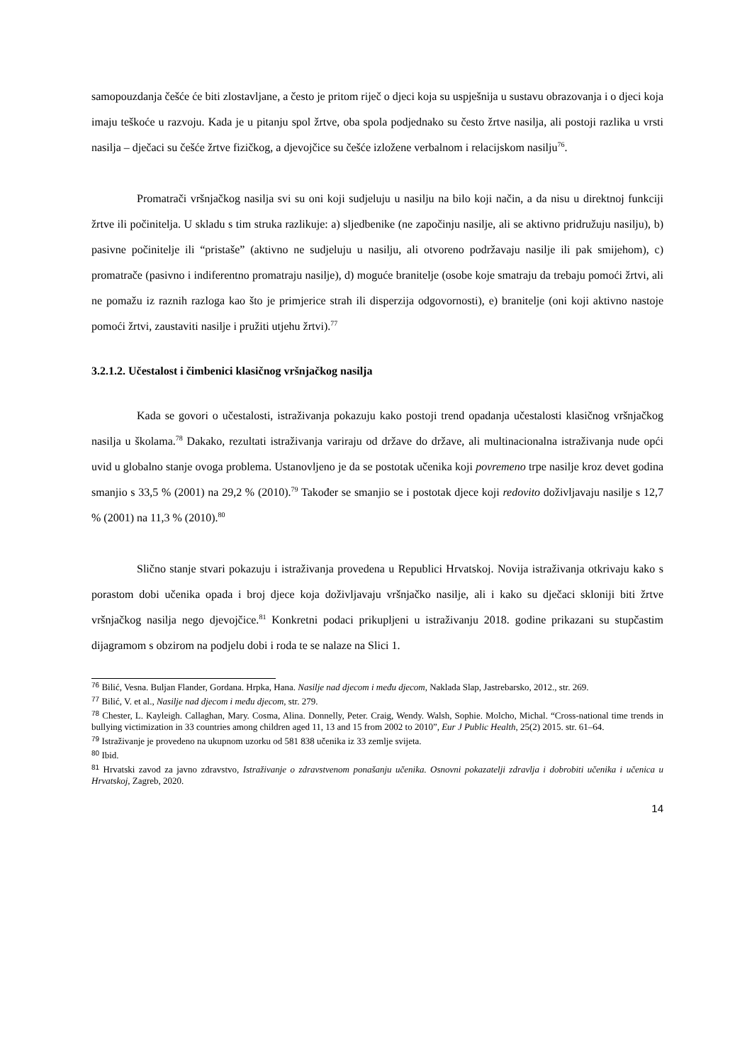samopouzdanja češće će biti zlostavljane, a često je pritom riječ o djeci koja su uspješnija u sustavu obrazovanja i o djeci koja imaju teškoće u razvoju. Kada je u pitanju spol žrtve, oba spola podjednako su često žrtve nasilja, ali postoji razlika u vrsti nasilja – dječaci su češće žrtve fizičkog, a djevojčice su češće izložene verbalnom i relacijskom nasilju<sup>76</sup>.
Promatrači vršnjačkog nasilja svi su oni koji sudjeluju u nasilju na bilo koji način, a da nisu u direktnoj funkciji žrtve ili počinitelja. U skladu s tim struka razlikuje: a) sljedbenike (ne započinju nasilje, ali se aktivno pridružuju nasilju), b) pasivne počinitelje ili “pristaše” (aktivno ne sudjeluju u nasilju, ali otvoreno podržavaju nasilje ili pak smijehom), c) promatrače (pasivno i indiferentno promatraju nasilje), d) moguće branitelje (osobe koje smatraju da trebaju pomoći žrtvi, ali ne pomažu iz raznih razloga kao što je primjerice strah ili disperzija odgovornosti), e) branitelje (oni koji aktivno nastoje pomoći žrtvi, zaustaviti nasilje i pružiti utjehu žrtvi).<sup>77</sup>
3.2.1.2. Učestalost i čimbenici klasičnog vršnjačkog nasilja
Kada se govori o učestalosti, istraživanja pokazuju kako postoji trend opadanja učestalosti klasičnog vršnjačkog nasilja u školama.<sup>78</sup> Dakako, rezultati istraživanja variraju od države do države, ali multinacionalna istraživanja nude opći uvid u globalno stanje ovoga problema. Ustanovljeno je da se postotak učenika koji povremeno trpe nasilje kroz devet godina smanjio s 33,5 % (2001) na 29,2 % (2010).<sup>79</sup> Također se smanjio se i postotak djece koji redovito doživljavaju nasilje s 12,7 % (2001) na 11,3 % (2010).<sup>80</sup>
Slično stanje stvari pokazuju i istraživanja provedena u Republici Hrvatskoj. Novija istraživanja otkrivaju kako s porastom dobi učenika opada i broj djece koja doživljavaju vršnjačko nasilje, ali i kako su dječaci skloniji biti žrtve vršnjačkog nasilja nego djevojčice.<sup>81</sup> Konkretni podaci prikupljeni u istraživanju 2018. godine prikazani su stupčastim dijagramom s obzirom na podjelu dobi i roda te se nalaze na Slici 1.
<sup>76</sup> Bilić, Vesna. Buljan Flander, Gordana. Hrpka, Hana. Nasilje nad djecom i među djecom, Naklada Slap, Jastrebarsko, 2012., str. 269.
<sup>77</sup> Bilić, V. et al., Nasilje nad djecom i među djecom, str. 279.
<sup>78</sup> Chester, L. Kayleigh. Callaghan, Mary. Cosma, Alina. Donnelly, Peter. Craig, Wendy. Walsh, Sophie. Molcho, Michal. “Cross-national time trends in bullying victimization in 33 countries among children aged 11, 13 and 15 from 2002 to 2010”, Eur J Public Health, 25(2) 2015. str. 61–64.
<sup>79</sup> Istraživanje je provedeno na ukupnom uzorku od 581 838 učenika iz 33 zemlje svijeta.
<sup>80</sup> Ibid.
<sup>81</sup> Hrvatski zavod za javno zdravstvo, Istraživanje o zdravstvenom ponašanju učenika. Osnovni pokazatelji zdravlja i dobrobiti učenika i učenica u Hrvatskoj, Zagreb, 2020.
14